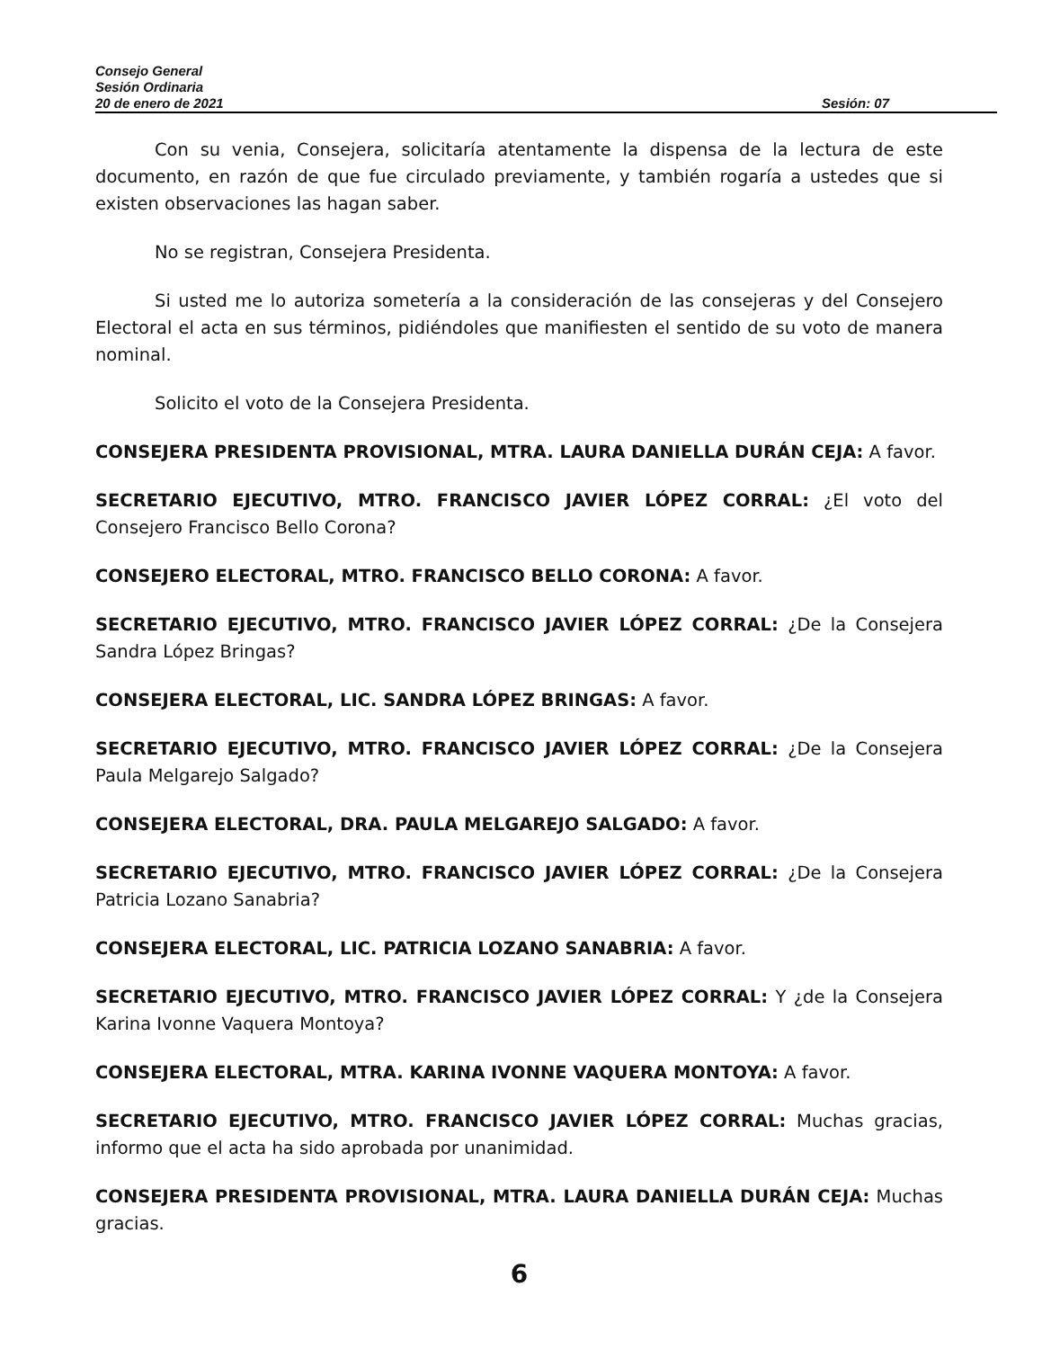Consejo General
Sesión Ordinaria
20 de enero de 2021 Sesión: 07
Con su venia, Consejera, solicitaría atentamente la dispensa de la lectura de este documento, en razón de que fue circulado previamente, y también rogaría a ustedes que si existen observaciones las hagan saber.
No se registran, Consejera Presidenta.
Si usted me lo autoriza sometería a la consideración de las consejeras y del Consejero Electoral el acta en sus términos, pidiéndoles que manifiesten el sentido de su voto de manera nominal.
Solicito el voto de la Consejera Presidenta.
CONSEJERA PRESIDENTA PROVISIONAL, MTRA. LAURA DANIELLA DURÁN CEJA: A favor.
SECRETARIO EJECUTIVO, MTRO. FRANCISCO JAVIER LÓPEZ CORRAL: ¿El voto del Consejero Francisco Bello Corona?
CONSEJERO ELECTORAL, MTRO. FRANCISCO BELLO CORONA: A favor.
SECRETARIO EJECUTIVO, MTRO. FRANCISCO JAVIER LÓPEZ CORRAL: ¿De la Consejera Sandra López Bringas?
CONSEJERA ELECTORAL, LIC. SANDRA LÓPEZ BRINGAS: A favor.
SECRETARIO EJECUTIVO, MTRO. FRANCISCO JAVIER LÓPEZ CORRAL: ¿De la Consejera Paula Melgarejo Salgado?
CONSEJERA ELECTORAL, DRA. PAULA MELGAREJO SALGADO: A favor.
SECRETARIO EJECUTIVO, MTRO. FRANCISCO JAVIER LÓPEZ CORRAL: ¿De la Consejera Patricia Lozano Sanabria?
CONSEJERA ELECTORAL, LIC. PATRICIA LOZANO SANABRIA: A favor.
SECRETARIO EJECUTIVO, MTRO. FRANCISCO JAVIER LÓPEZ CORRAL: Y ¿de la Consejera Karina Ivonne Vaquera Montoya?
CONSEJERA ELECTORAL, MTRA. KARINA IVONNE VAQUERA MONTOYA: A favor.
SECRETARIO EJECUTIVO, MTRO. FRANCISCO JAVIER LÓPEZ CORRAL: Muchas gracias, informo que el acta ha sido aprobada por unanimidad.
CONSEJERA PRESIDENTA PROVISIONAL, MTRA. LAURA DANIELLA DURÁN CEJA: Muchas gracias.
6